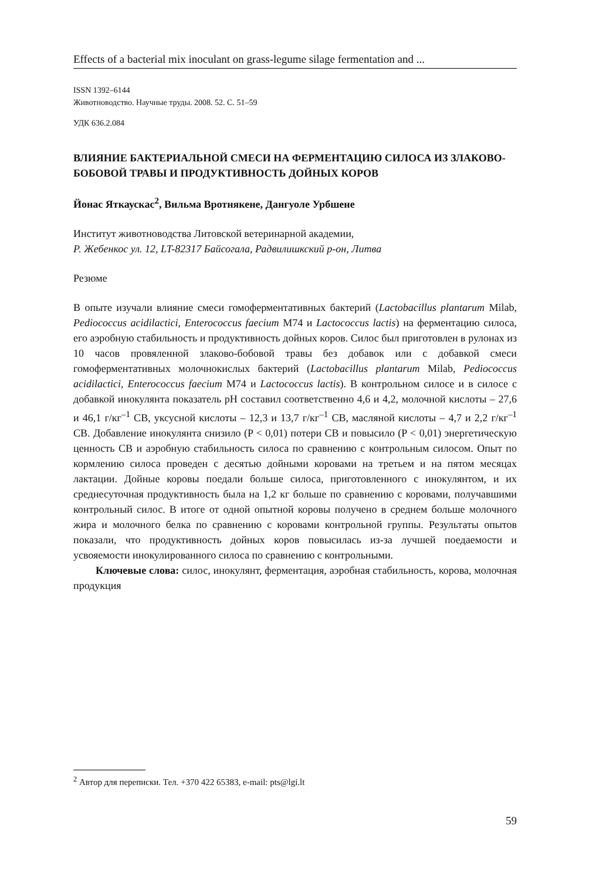Effects of a bacterial mix inoculant on grass-legume silage fermentation and ...
ISSN 1392–6144
Животноводство. Научные труды. 2008. 52. С. 51–59
УДК 636.2.084
ВЛИЯНИЕ БАКТЕРИАЛЬНОЙ СМЕСИ НА ФЕРМЕНТАЦИЮ СИЛОСА ИЗ ЗЛАКОВО-БОБОВОЙ ТРАВЫ И ПРОДУКТИВНОСТЬ ДОЙНЫХ КОРОВ
Йонас Яткаускас<sup>2</sup>, Вильма Вротнякене, Дангуоле Урбшене
Институт животноводства Литовской ветеринарной академии,
Р. Жебенкос ул. 12, LT-82317 Байсогала, Радвилишкский р-он, Литва
Резюме
В опыте изучали влияние смеси гомоферментативных бактерий (Lactobacillus plantarum Milab, Pediococcus acidilactici, Enterococcus faecium M74 и Lactococcus lactis) на ферментацию силоса, его аэробную стабильность и продуктивность дойных коров. Силос был приготовлен в рулонах из 10 часов провяленной злаково-бобовой травы без добавок или с добавкой смеси гомоферментативных молочнокислых бактерий (Lactobacillus plantarum Milab, Pediococcus acidilactici, Enterococcus faecium M74 и Lactococcus lactis). В контрольном силосе и в силосе с добавкой инокулянта показатель pH составил соответственно 4,6 и 4,2, молочной кислоты – 27,6 и 46,1 г/кг<sup>–1</sup> СВ, уксусной кислоты – 12,3 и 13,7 г/кг<sup>–1</sup> СВ, масляной кислоты – 4,7 и 2,2 г/кг<sup>–1</sup> СВ. Добавление инокулянта снизило (P < 0,01) потери СВ и повысило (P < 0,01) энергетическую ценность СВ и аэробную стабильность силоса по сравнению с контрольным силосом. Опыт по кормлению силоса проведен с десятью дойными коровами на третьем и на пятом месяцах лактации. Дойные коровы поедали больше силоса, приготовленного с инокулянтом, и их среднесуточная продуктивность была на 1,2 кг больше по сравнению с коровами, получавшими контрольный силос. В итоге от одной опытной коровы получено в среднем больше молочного жира и молочного белка по сравнению с коровами контрольной группы. Результаты опытов показали, что продуктивность дойных коров повысилась из-за лучшей поедаемости и усвояемости инокулированного силоса по сравнению с контрольными.
Ключевые слова: силос, инокулянт, ферментация, аэробная стабильность, корова, молочная продукция
<sup>2</sup> Автор для переписки. Тел. +370 422 65383, e-mail: pts@lgi.lt
59